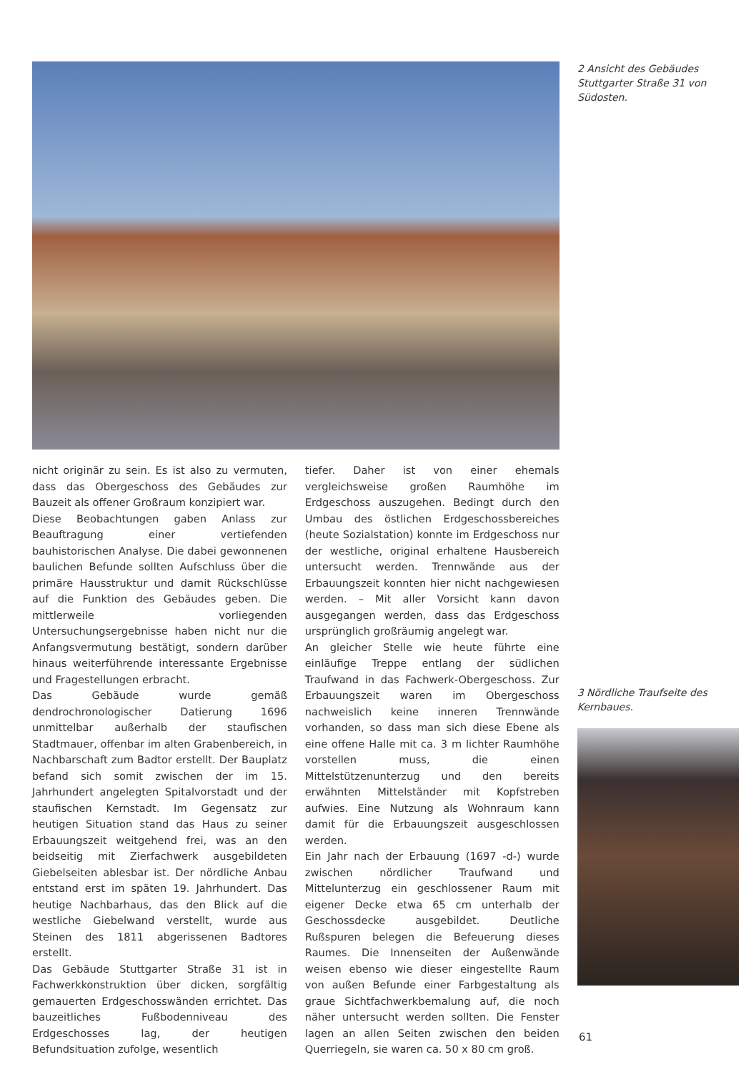2 Ansicht des Gebäudes Stuttgarter Straße 31 von Südosten.
nicht originär zu sein. Es ist also zu vermuten, dass das Obergeschoss des Gebäudes zur Bauzeit als offener Großraum konzipiert war.
Diese Beobachtungen gaben Anlass zur Beauftragung einer vertiefenden bauhistorischen Analyse. Die dabei gewonnenen baulichen Befunde sollten Aufschluss über die primäre Hausstruktur und damit Rückschlüsse auf die Funktion des Gebäudes geben. Die mittlerweile vorliegenden Untersuchungsergebnisse haben nicht nur die Anfangsvermutung bestätigt, sondern darüber hinaus weiterführende interessante Ergebnisse und Fragestellungen erbracht.
Das Gebäude wurde gemäß dendrochronologischer Datierung 1696 unmittelbar außerhalb der staufischen Stadtmauer, offenbar im alten Grabenbereich, in Nachbarschaft zum Badtor erstellt. Der Bauplatz befand sich somit zwischen der im 15. Jahrhundert angelegten Spitalvorstadt und der staufischen Kernstadt. Im Gegensatz zur heutigen Situation stand das Haus zu seiner Erbauungszeit weitgehend frei, was an den beidseitig mit Zierfachwerk ausgebildeten Giebelseiten ablesbar ist. Der nördliche Anbau entstand erst im späten 19. Jahrhundert. Das heutige Nachbarhaus, das den Blick auf die westliche Giebelwand verstellt, wurde aus Steinen des 1811 abgerissenen Badtores erstellt.
Das Gebäude Stuttgarter Straße 31 ist in Fachwerkkonstruktion über dicken, sorgfältig gemauerten Erdgeschosswänden errichtet. Das bauzeitliches Fußbodenniveau des Erdgeschosses lag, der heutigen Befundsituation zufolge, wesentlich
tiefer. Daher ist von einer ehemals vergleichsweise großen Raumhöhe im Erdgeschoss auszugehen. Bedingt durch den Umbau des östlichen Erdgeschossbereiches (heute Sozialstation) konnte im Erdgeschoss nur der westliche, original erhaltene Hausbereich untersucht werden. Trennwände aus der Erbauungszeit konnten hier nicht nachgewiesen werden. – Mit aller Vorsicht kann davon ausgegangen werden, dass das Erdgeschoss ursprünglich großräumig angelegt war.
An gleicher Stelle wie heute führte eine einläufige Treppe entlang der südlichen Traufwand in das Fachwerk-Obergeschoss. Zur Erbauungszeit waren im Obergeschoss nachweislich keine inneren Trennwände vorhanden, so dass man sich diese Ebene als eine offene Halle mit ca. 3 m lichter Raumhöhe vorstellen muss, die einen Mittelstützenunterzug und den bereits erwähnten Mittelständer mit Kopfstreben aufwies. Eine Nutzung als Wohnraum kann damit für die Erbauungszeit ausgeschlossen werden.
Ein Jahr nach der Erbauung (1697 -d-) wurde zwischen nördlicher Traufwand und Mittelunterzug ein geschlossener Raum mit eigener Decke etwa 65 cm unterhalb der Geschossdecke ausgebildet. Deutliche Rußspuren belegen die Befeuerung dieses Raumes. Die Innenseiten der Außenwände weisen ebenso wie dieser eingestellte Raum von außen Befunde einer Farbgestaltung als graue Sichtfachwerkbemalung auf, die noch näher untersucht werden sollten. Die Fenster lagen an allen Seiten zwischen den beiden Querriegeln, sie waren ca. 50 x 80 cm groß.
3 Nördliche Traufseite des Kernbaues.
61